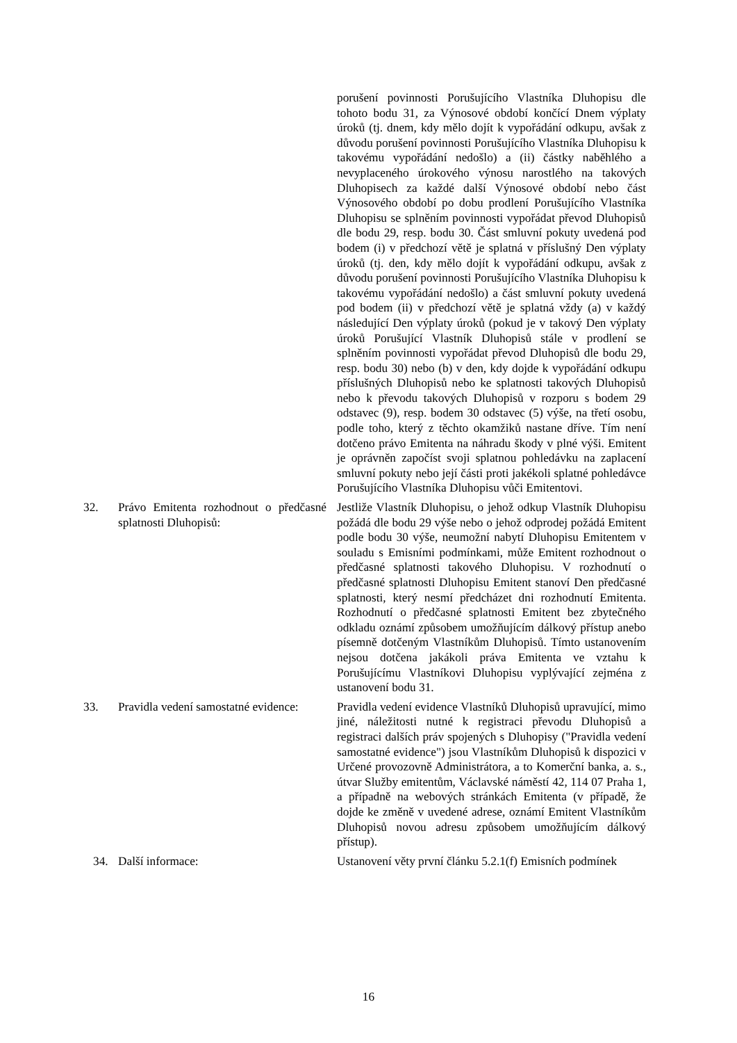porušení povinnosti Porušujícího Vlastníka Dluhopisu dle tohoto bodu 31, za Výnosové období končící Dnem výplaty úroků (tj. dnem, kdy mělo dojít k vypořádání odkupu, avšak z důvodu porušení povinnosti Porušujícího Vlastníka Dluhopisu k takovému vypořádání nedošlo) a (ii) částky naběhlého a nevyplaceného úrokového výnosu narostlého na takových Dluhopisech za každé další Výnosové období nebo část Výnosového období po dobu prodlení Porušujícího Vlastníka Dluhopisu se splněním povinnosti vypořádat převod Dluhopisů dle bodu 29, resp. bodu 30. Část smluvní pokuty uvedená pod bodem (i) v předchozí větě je splatná v příslušný Den výplaty úroků (tj. den, kdy mělo dojít k vypořádání odkupu, avšak z důvodu porušení povinnosti Porušujícího Vlastníka Dluhopisu k takovému vypořádání nedošlo) a část smluvní pokuty uvedená pod bodem (ii) v předchozí větě je splatná vždy (a) v každý následující Den výplaty úroků (pokud je v takový Den výplaty úroků Porušující Vlastník Dluhopisů stále v prodlení se splněním povinnosti vypořádat převod Dluhopisů dle bodu 29, resp. bodu 30) nebo (b) v den, kdy dojde k vypořádání odkupu příslušných Dluhopisů nebo ke splatnosti takových Dluhopisů nebo k převodu takových Dluhopisů v rozporu s bodem 29 odstavec (9), resp. bodem 30 odstavec (5) výše, na třetí osobu, podle toho, který z těchto okamžiků nastane dříve. Tím není dotčeno právo Emitenta na náhradu škody v plné výši. Emitent je oprávněn započíst svoji splatnou pohledávku na zaplacení smluvní pokuty nebo její části proti jakékoli splatné pohledávce Porušujícího Vlastníka Dluhopisu vůči Emitentovi.
32. Právo Emitenta rozhodnout o předčasné splatnosti Dluhopisů:
Jestliže Vlastník Dluhopisu, o jehož odkup Vlastník Dluhopisu požádá dle bodu 29 výše nebo o jehož odprodej požádá Emitent podle bodu 30 výše, neumožní nabytí Dluhopisu Emitentem v souladu s Emisními podmínkami, může Emitent rozhodnout o předčasné splatnosti takového Dluhopisu. V rozhodnutí o předčasné splatnosti Dluhopisu Emitent stanoví Den předčasné splatnosti, který nesmí předcházet dni rozhodnutí Emitenta. Rozhodnutí o předčasné splatnosti Emitent bez zbytečného odkladu oznámí způsobem umožňujícím dálkový přístup anebo písemně dotčeným Vlastníkům Dluhopisů. Tímto ustanovením nejsou dotčena jakákoli práva Emitenta ve vztahu k Porušujícímu Vlastníkovi Dluhopisu vyplývající zejména z ustanovení bodu 31.
33. Pravidla vedení samostatné evidence:
Pravidla vedení evidence Vlastníků Dluhopisů upravující, mimo jiné, náležitosti nutné k registraci převodu Dluhopisů a registraci dalších práv spojených s Dluhopisy ("Pravidla vedení samostatné evidence") jsou Vlastníkům Dluhopisů k dispozici v Určené provozovně Administrátora, a to Komerční banka, a. s., útvar Služby emitentům, Václavské náměstí 42, 114 07 Praha 1, a případně na webových stránkách Emitenta (v případě, že dojde ke změně v uvedené adrese, oznámí Emitent Vlastníkům Dluhopisů novou adresu způsobem umožňujícím dálkový přístup).
34. Další informace: Ustanovení věty první článku 5.2.1(f) Emisních podmínek
16